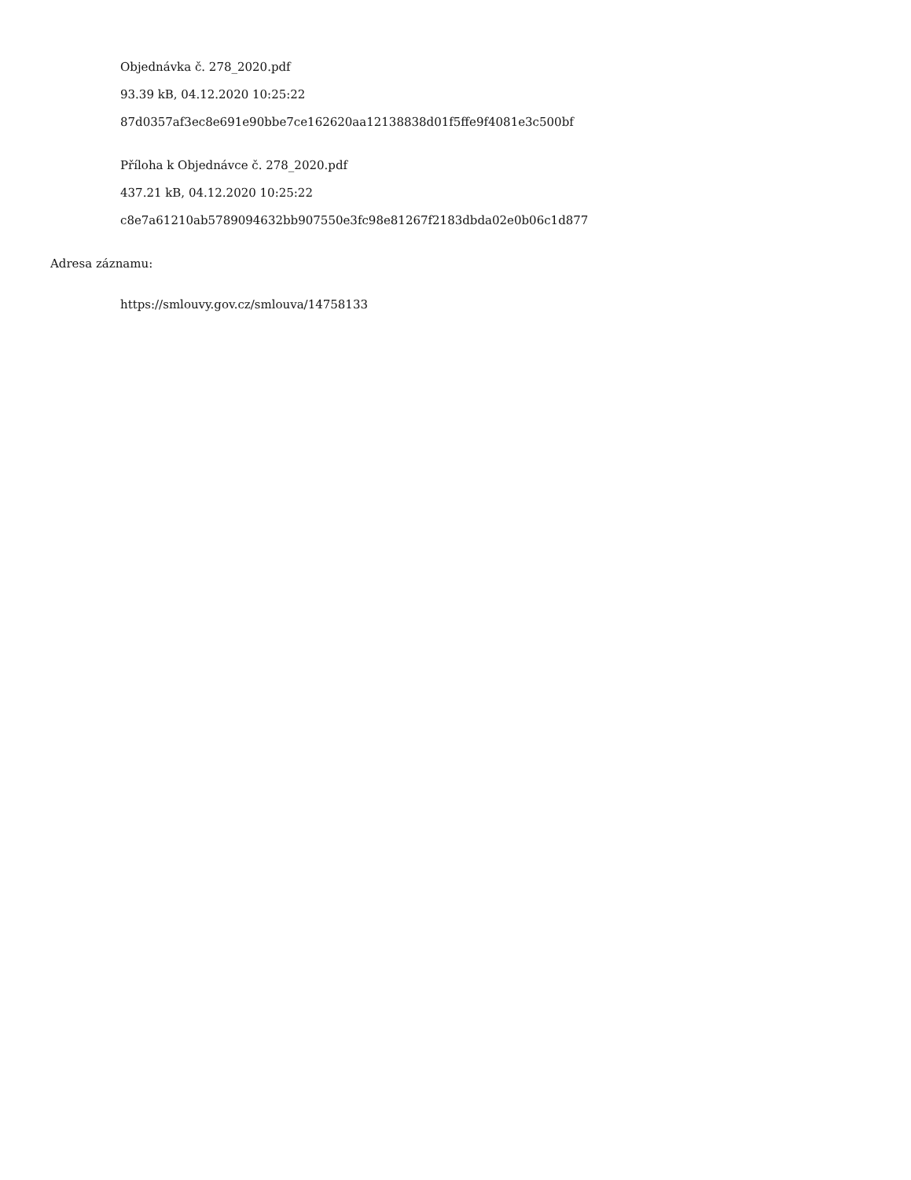Objednávka č. 278_2020.pdf
93.39 kB, 04.12.2020 10:25:22
87d0357af3ec8e691e90bbe7ce162620aa12138838d01f5ffe9f4081e3c500bf
Příloha k Objednávce č. 278_2020.pdf
437.21 kB, 04.12.2020 10:25:22
c8e7a61210ab5789094632bb907550e3fc98e81267f2183dbda02e0b06c1d877
Adresa záznamu:
https://smlouvy.gov.cz/smlouva/14758133